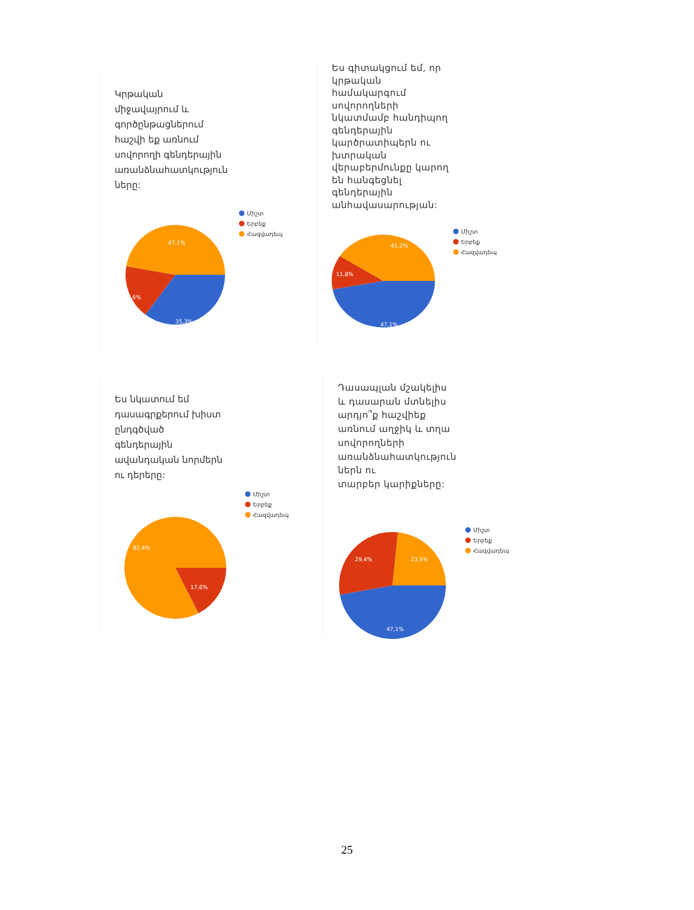Կրթական
միջավայրում և
գործընթացներում
հաշվի եք առնում
սովորողի գենդերային
առանձնահատկություն
ները:
47,1%
17,6%
35,3%
Միշտ
Երբեք
Հազվադեպ
Ես գիտակցում եմ, որ
կրթական
համակարգում
սովորողների
նկատմամբ հանդիպող
գենդերային
կարծրատիպերն ու
խտրական
վերաբերմունքը կարող
են հանգեցնել
գենդերային
անհավասարության:
41,2%
11,8%
47,1%
Միշտ
Երբեք
Հազվադեպ
Ես նկատում եմ
դասագրքերում խիստ
ընդգծված
գենդերային
ավանդական նորմերն
ու դերերը:
82,4%
17,6%
Միշտ
Երբեք
Հազվադեպ
Դասապլան մշակելիս
և դասարան մտնելիս
արդյո՞ք հաշվիեք
առնում աղջիկ և տղա
սովորողների
առանձնահատկություն
ներն ու
տարբեր կարիքները:
29,4%
23,5%
47,1%
Միշտ
Երբեք
Հազվադեպ
25